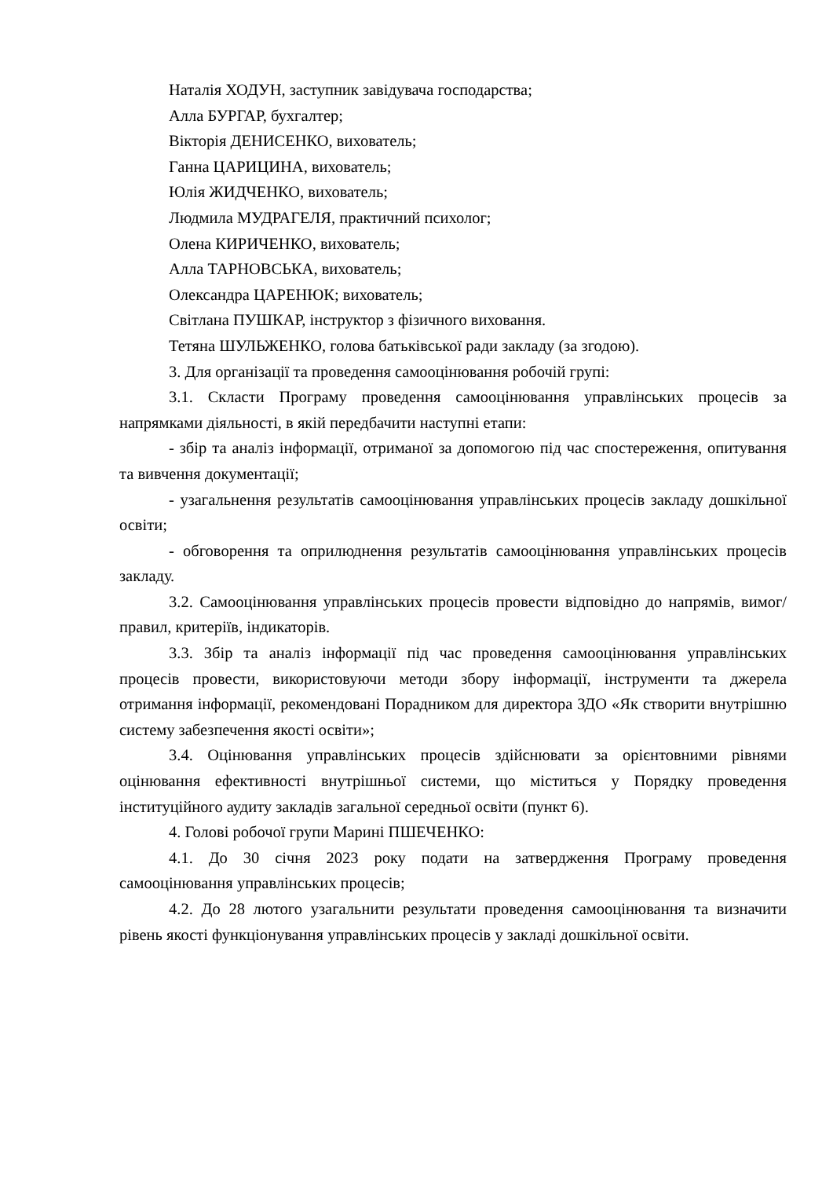Наталія ХОДУН, заступник завідувача господарства;
Алла БУРГАР, бухгалтер;
Вікторія ДЕНИСЕНКО, вихователь;
Ганна ЦАРИЦИНА, вихователь;
Юлія ЖИДЧЕНКО, вихователь;
Людмила МУДРАГЕЛЯ, практичний психолог;
Олена КИРИЧЕНКО, вихователь;
Алла ТАРНОВСЬКА, вихователь;
Олександра ЦАРЕНЮК; вихователь;
Світлана ПУШКАР, інструктор з фізичного виховання.
Тетяна ШУЛЬЖЕНКО, голова батьківської ради закладу (за згодою).
3. Для організації та проведення самооцінювання робочій групі:
3.1. Скласти Програму проведення самооцінювання управлінських процесів за напрямками діяльності, в якій передбачити наступні етапи:
- збір та аналіз інформації, отриманої за допомогою під час спостереження, опитування та вивчення документації;
- узагальнення результатів самооцінювання управлінських процесів закладу дошкільної освіти;
- обговорення та оприлюднення результатів самооцінювання управлінських процесів закладу.
3.2. Самооцінювання управлінських процесів провести відповідно до напрямів, вимог/правил, критеріїв, індикаторів.
3.3. Збір та аналіз інформації під час проведення самооцінювання управлінських процесів провести, використовуючи методи збору інформації, інструменти та джерела отримання інформації, рекомендовані Порадником для директора ЗДО «Як створити внутрішню систему забезпечення якості освіти»;
3.4. Оцінювання управлінських процесів здійснювати за орієнтовними рівнями оцінювання ефективності внутрішньої системи, що міститься у Порядку проведення інституційного аудиту закладів загальної середньої освіти (пункт 6).
4. Голові робочої групи Марині ПШЕЧЕНКО:
4.1. До 30 січня 2023 року подати на затвердження Програму проведення самооцінювання управлінських процесів;
4.2. До 28 лютого узагальнити результати проведення самооцінювання та визначити рівень якості функціонування управлінських процесів у закладі дошкільної освіти.